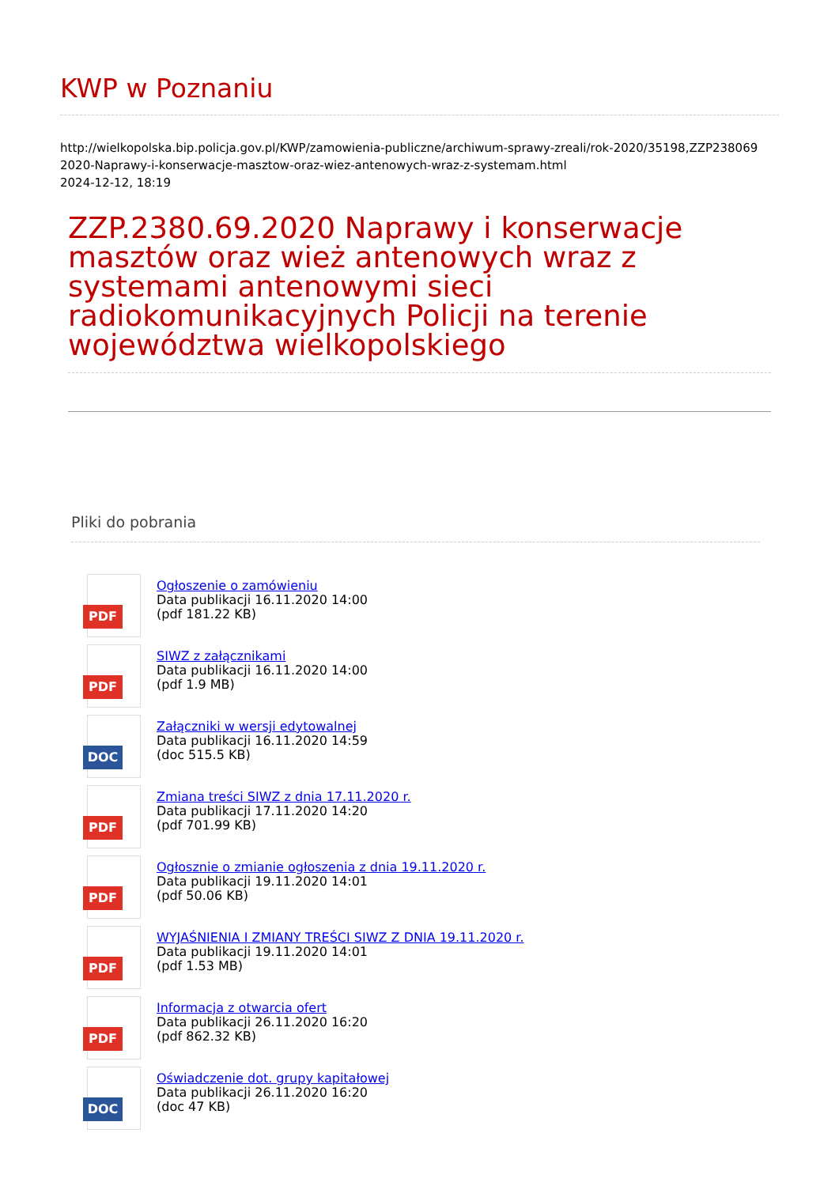KWP w Poznaniu
http://wielkopolska.bip.policja.gov.pl/KWP/zamowienia-publiczne/archiwum-sprawy-zreali/rok-2020/35198,ZZP238069
2020-Naprawy-i-konserwacje-masztow-oraz-wiez-antenowych-wraz-z-systemam.html
2024-12-12, 18:19
ZZP.2380.69.2020 Naprawy i konserwacje masztów oraz wież antenowych wraz z systemami antenowymi sieci radiokomunikacyjnych Policji na terenie województwa wielkopolskiego
Pliki do pobrania
PDF
Ogłoszenie o zamówieniu
Data publikacji 16.11.2020 14:00
(pdf 181.22 KB)
PDF
SIWZ z załącznikami
Data publikacji 16.11.2020 14:00
(pdf 1.9 MB)
DOC
Załączniki w wersji edytowalnej
Data publikacji 16.11.2020 14:59
(doc 515.5 KB)
PDF
Zmiana treści SIWZ z dnia 17.11.2020 r.
Data publikacji 17.11.2020 14:20
(pdf 701.99 KB)
PDF
Ogłosznie o zmianie ogłoszenia z dnia 19.11.2020 r.
Data publikacji 19.11.2020 14:01
(pdf 50.06 KB)
PDF
WYJAŚNIENIA I ZMIANY TREŚCI SIWZ Z DNIA 19.11.2020 r.
Data publikacji 19.11.2020 14:01
(pdf 1.53 MB)
PDF
Informacja z otwarcia ofert
Data publikacji 26.11.2020 16:20
(pdf 862.32 KB)
DOC
Oświadczenie dot. grupy kapitałowej
Data publikacji 26.11.2020 16:20
(doc 47 KB)